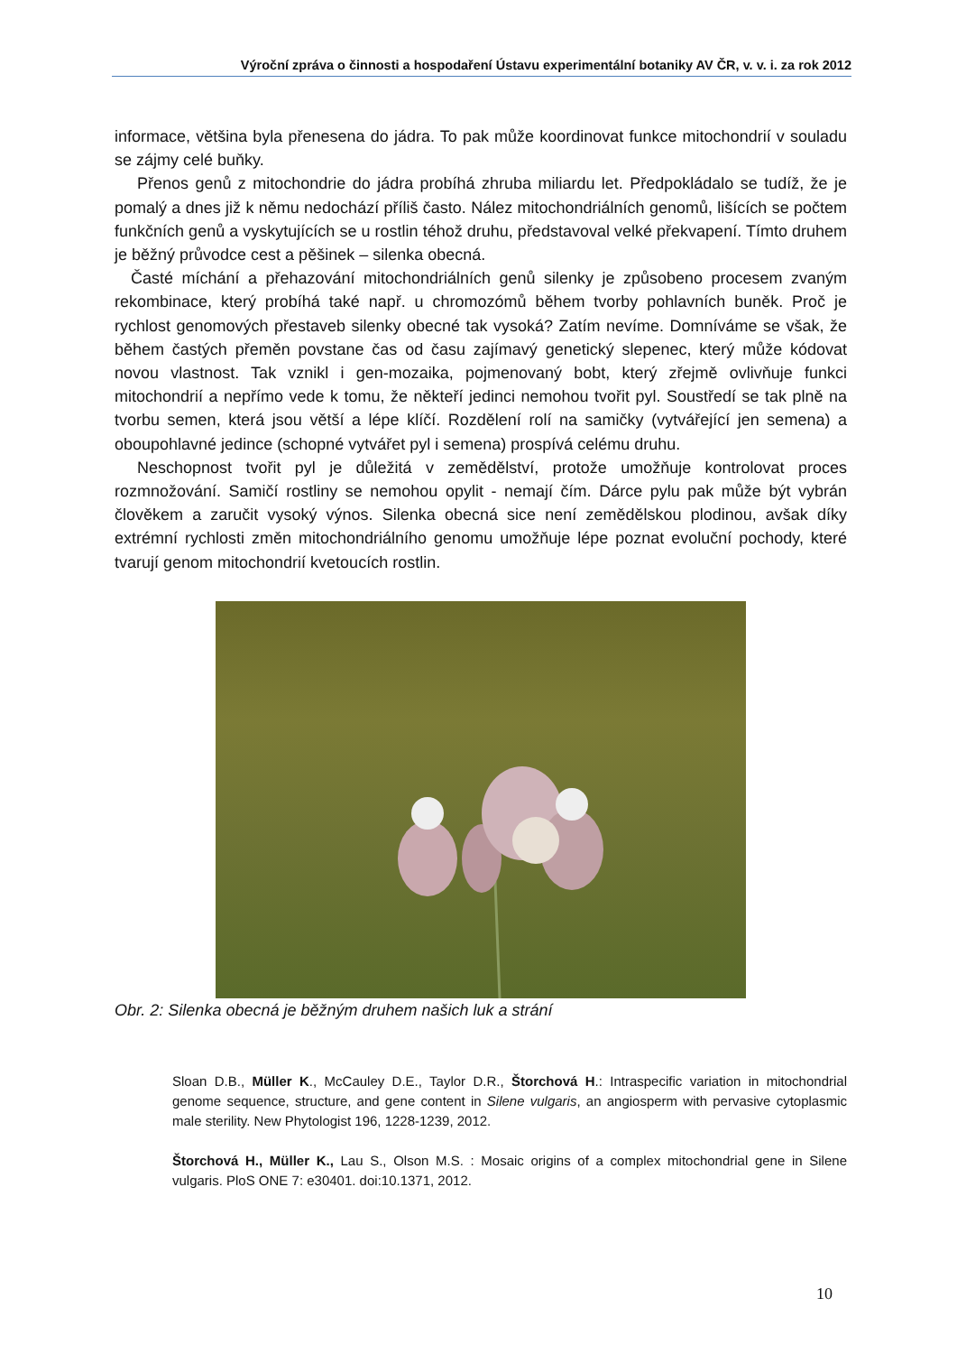Výroční zpráva o činnosti a hospodaření Ústavu experimentální botaniky AV ČR, v. v. i. za rok 2012
informace, většina byla přenesena do jádra. To pak může koordinovat funkce mitochondrií v souladu se zájmy celé buňky.
Přenos genů z mitochondrie do jádra probíhá zhruba miliardu let. Předpokládalo se tudíž, že je pomalý a dnes již k němu nedochází příliš často. Nález mitochondriálních genomů, lišících se počtem funkčních genů a vyskytujících se u rostlin téhož druhu, představoval velké překvapení. Tímto druhem je běžný průvodce cest a pěšinek – silenka obecná.
Časté míchání a přehazování mitochondriálních genů silenky je způsobeno procesem zvaným rekombinace, který probíhá také např. u chromozómů během tvorby pohlavních buněk. Proč je rychlost genomových přestaveb silenky obecné tak vysoká? Zatím nevíme. Domníváme se však, že během častých přeměn povstane čas od času zajímavý genetický slepenec, který může kódovat novou vlastnost. Tak vznikl i gen-mozaika, pojmenovaný bobt, který zřejmě ovlivňuje funkci mitochondrií a nepřímo vede k tomu, že někteří jedinci nemohou tvořit pyl. Soustředí se tak plně na tvorbu semen, která jsou větší a lépe klíčí. Rozdělení rolí na samičky (vytvářející jen semena) a oboupohlavné jedince (schopné vytvářet pyl i semena) prospívá celému druhu.
Neschopnost tvořit pyl je důležitá v zemědělství, protože umožňuje kontrolovat proces rozmnožování. Samičí rostliny se nemohou opylit - nemají čím. Dárce pylu pak může být vybrán člověkem a zaručit vysoký výnos. Silenka obecná sice není zemědělskou plodinou, avšak díky extrémní rychlosti změn mitochondriálního genomu umožňuje lépe poznat evoluční pochody, které tvarují genom mitochondrií kvetoucích rostlin.
Obr. 2: Silenka obecná je běžným druhem našich luk a strání
Sloan D.B., Müller K., McCauley D.E., Taylor D.R., Štorchová H.: Intraspecific variation in mitochondrial genome sequence, structure, and gene content in Silene vulgaris, an angiosperm with pervasive cytoplasmic male sterility. New Phytologist 196, 1228-1239, 2012.
Štorchová H., Müller K., Lau S., Olson M.S. : Mosaic origins of a complex mitochondrial gene in Silene vulgaris. PloS ONE 7: e30401. doi:10.1371, 2012.
10